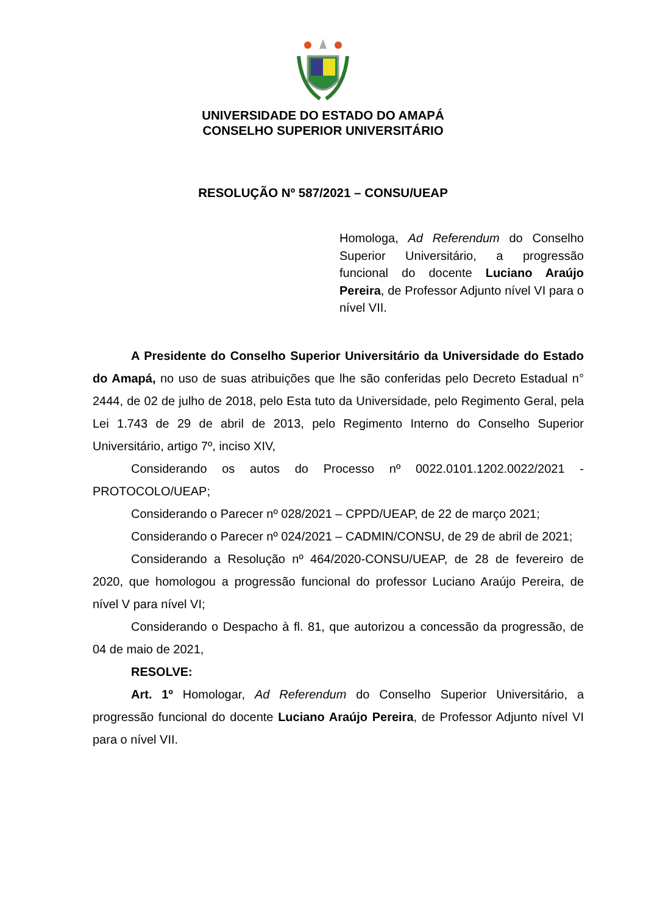UNIVERSIDADE DO ESTADO DO AMAPÁ
CONSELHO SUPERIOR UNIVERSITÁRIO
RESOLUÇÃO Nº 587/2021 – CONSU/UEAP
Homologa, Ad Referendum do Conselho Superior Universitário, a progressão funcional do docente Luciano Araújo Pereira, de Professor Adjunto nível VI para o nível VII.
A Presidente do Conselho Superior Universitário da Universidade do Estado do Amapá, no uso de suas atribuições que lhe são conferidas pelo Decreto Estadual n° 2444, de 02 de julho de 2018, pelo Esta tuto da Universidade, pelo Regimento Geral, pela Lei 1.743 de 29 de abril de 2013, pelo Regimento Interno do Conselho Superior Universitário, artigo 7º, inciso XIV,
Considerando os autos do Processo nº 0022.0101.1202.0022/2021 - PROTOCOLO/UEAP;
Considerando o Parecer nº 028/2021 – CPPD/UEAP, de 22 de março 2021;
Considerando o Parecer nº 024/2021 – CADMIN/CONSU, de 29 de abril de 2021;
Considerando a Resolução nº 464/2020-CONSU/UEAP, de 28 de fevereiro de 2020, que homologou a progressão funcional do professor Luciano Araújo Pereira, de nível V para nível VI;
Considerando o Despacho à fl. 81, que autorizou a concessão da progressão, de 04 de maio de 2021,
RESOLVE:
Art. 1º Homologar, Ad Referendum do Conselho Superior Universitário, a progressão funcional do docente Luciano Araújo Pereira, de Professor Adjunto nível VI para o nível VII.